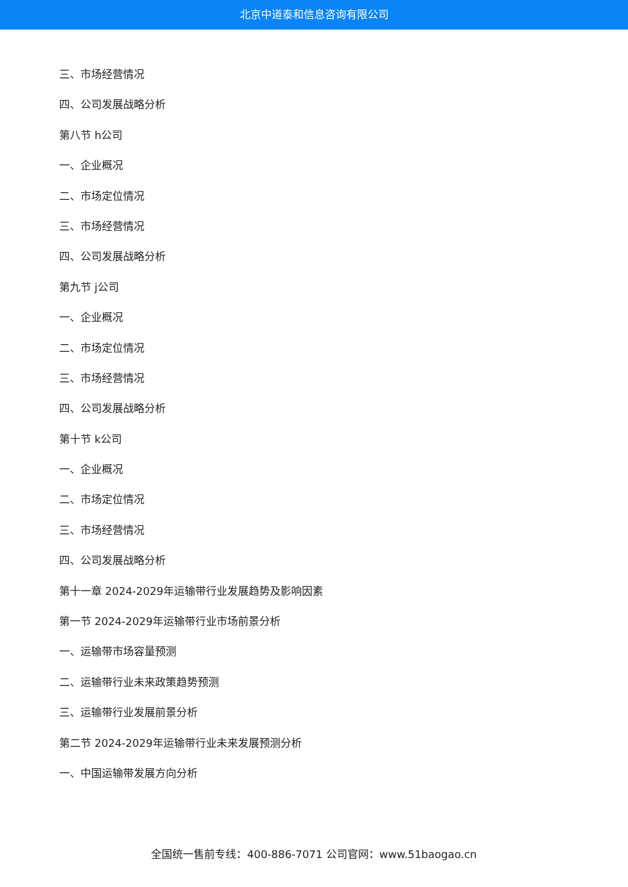北京中道泰和信息咨询有限公司
三、市场经营情况
四、公司发展战略分析
第八节 h公司
一、企业概况
二、市场定位情况
三、市场经营情况
四、公司发展战略分析
第九节 j公司
一、企业概况
二、市场定位情况
三、市场经营情况
四、公司发展战略分析
第十节 k公司
一、企业概况
二、市场定位情况
三、市场经营情况
四、公司发展战略分析
第十一章 2024-2029年运输带行业发展趋势及影响因素
第一节 2024-2029年运输带行业市场前景分析
一、运输带市场容量预测
二、运输带行业未来政策趋势预测
三、运输带行业发展前景分析
第二节 2024-2029年运输带行业未来发展预测分析
一、中国运输带发展方向分析
全国统一售前专线：400-886-7071 公司官网：www.51baogao.cn